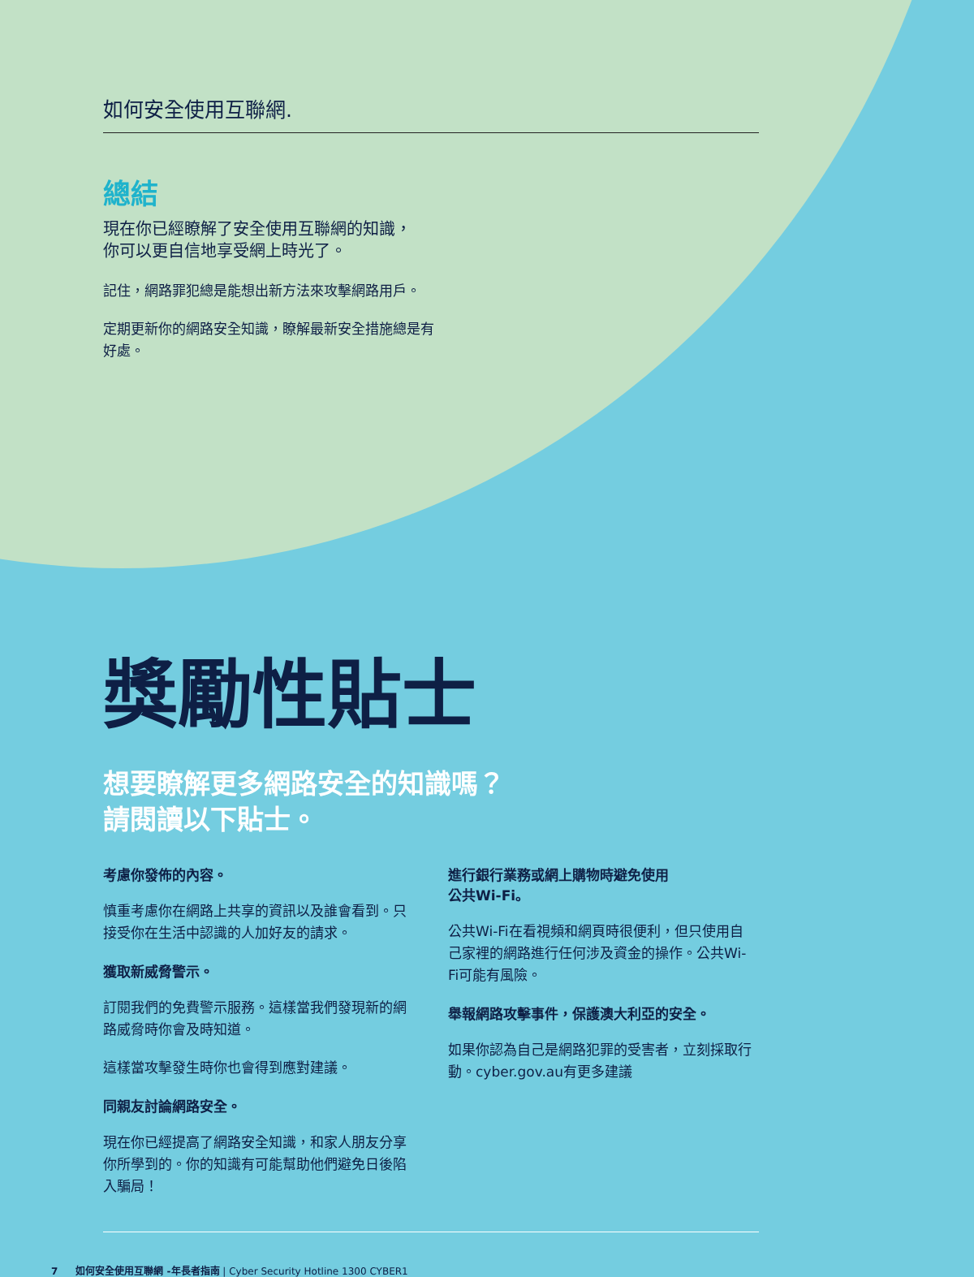如何安全使用互聯網.
總結
現在你已經瞭解了安全使用互聯網的知識，
你可以更自信地享受網上時光了。
記住，網路罪犯總是能想出新方法來攻擊網路用戶。
定期更新你的網路安全知識，瞭解最新安全措施總是有
好處。
獎勵性貼士
想要瞭解更多網路安全的知識嗎？
請閱讀以下貼士。
考慮你發佈的內容。
慎重考慮你在網路上共享的資訊以及誰會看到。只接受你在生活中認識的人加好友的請求。
獲取新威脅警示。
訂閱我們的免費警示服務。這樣當我們發現新的網路威脅時你會及時知道。
這樣當攻擊發生時你也會得到應對建議。
同親友討論網路安全。
現在你已經提高了網路安全知識，和家人朋友分享你所學到的。你的知識有可能幫助他們避免日後陷入騙局！
進行銀行業務或網上購物時避免使用
公共Wi-Fi。
公共Wi-Fi在看視頻和網頁時很便利，但只使用自己家裡的網路進行任何涉及資金的操作。公共Wi-Fi可能有風險。
舉報網路攻擊事件，保護澳大利亞的安全。
如果你認為自己是網路犯罪的受害者，立刻採取行動。cyber.gov.au有更多建議
7 如何安全使用互聯網 -年長者指南 | Cyber Security Hotline 1300 CYBER1